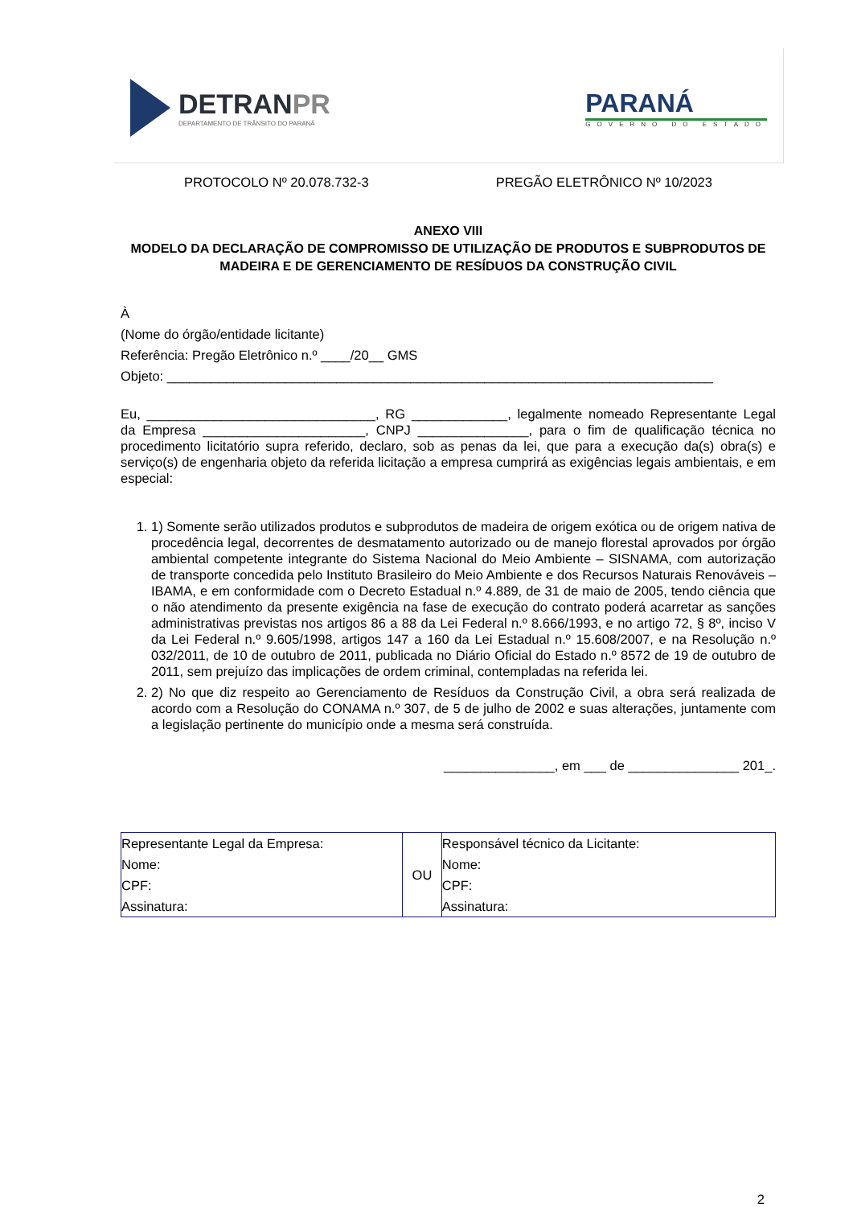DETRANPR
DEPARTAMENTO DE TRÂNSITO DO PARANÁ
PARANÁ
GOVERNO DO ESTADO
PROTOCOLO Nº 20.078.732-3 PREGÃO ELETRÔNICO Nº 10/2023
ANEXO VIII
MODELO DA DECLARAÇÃO DE COMPROMISSO DE UTILIZAÇÃO DE PRODUTOS E SUBPRODUTOS DE MADEIRA E DE GERENCIAMENTO DE RESÍDUOS DA CONSTRUÇÃO CIVIL
À
(Nome do órgão/entidade licitante)
Referência: Pregão Eletrônico n.º ____/20__ GMS
Objeto: __________________________________________________________________________
Eu, _______________________________, RG _____________, legalmente nomeado Representante Legal da Empresa ______________________, CNPJ _______________, para o fim de qualificação técnica no procedimento licitatório supra referido, declaro, sob as penas da lei, que para a execução da(s) obra(s) e serviço(s) de engenharia objeto da referida licitação a empresa cumprirá as exigências legais ambientais, e em especial:
1. 1) Somente serão utilizados produtos e subprodutos de madeira de origem exótica ou de origem nativa de procedência legal, decorrentes de desmatamento autorizado ou de manejo florestal aprovados por órgão ambiental competente integrante do Sistema Nacional do Meio Ambiente – SISNAMA, com autorização de transporte concedida pelo Instituto Brasileiro do Meio Ambiente e dos Recursos Naturais Renováveis – IBAMA, e em conformidade com o Decreto Estadual n.º 4.889, de 31 de maio de 2005, tendo ciência que o não atendimento da presente exigência na fase de execução do contrato poderá acarretar as sanções administrativas previstas nos artigos 86 a 88 da Lei Federal n.º 8.666/1993, e no artigo 72, § 8º, inciso V da Lei Federal n.º 9.605/1998, artigos 147 a 160 da Lei Estadual n.º 15.608/2007, e na Resolução n.º 032/2011, de 10 de outubro de 2011, publicada no Diário Oficial do Estado n.º 8572 de 19 de outubro de 2011, sem prejuízo das implicações de ordem criminal, contempladas na referida lei.
2. 2) No que diz respeito ao Gerenciamento de Resíduos da Construção Civil, a obra será realizada de acordo com a Resolução do CONAMA n.º 307, de 5 de julho de 2002 e suas alterações, juntamente com a legislação pertinente do município onde a mesma será construída.
_______________, em ___ de _______________ 201_.
| Representante Legal da Empresa: Nome: CPF: Assinatura: | OU | Responsável técnico da Licitante: Nome: CPF: Assinatura: |
2